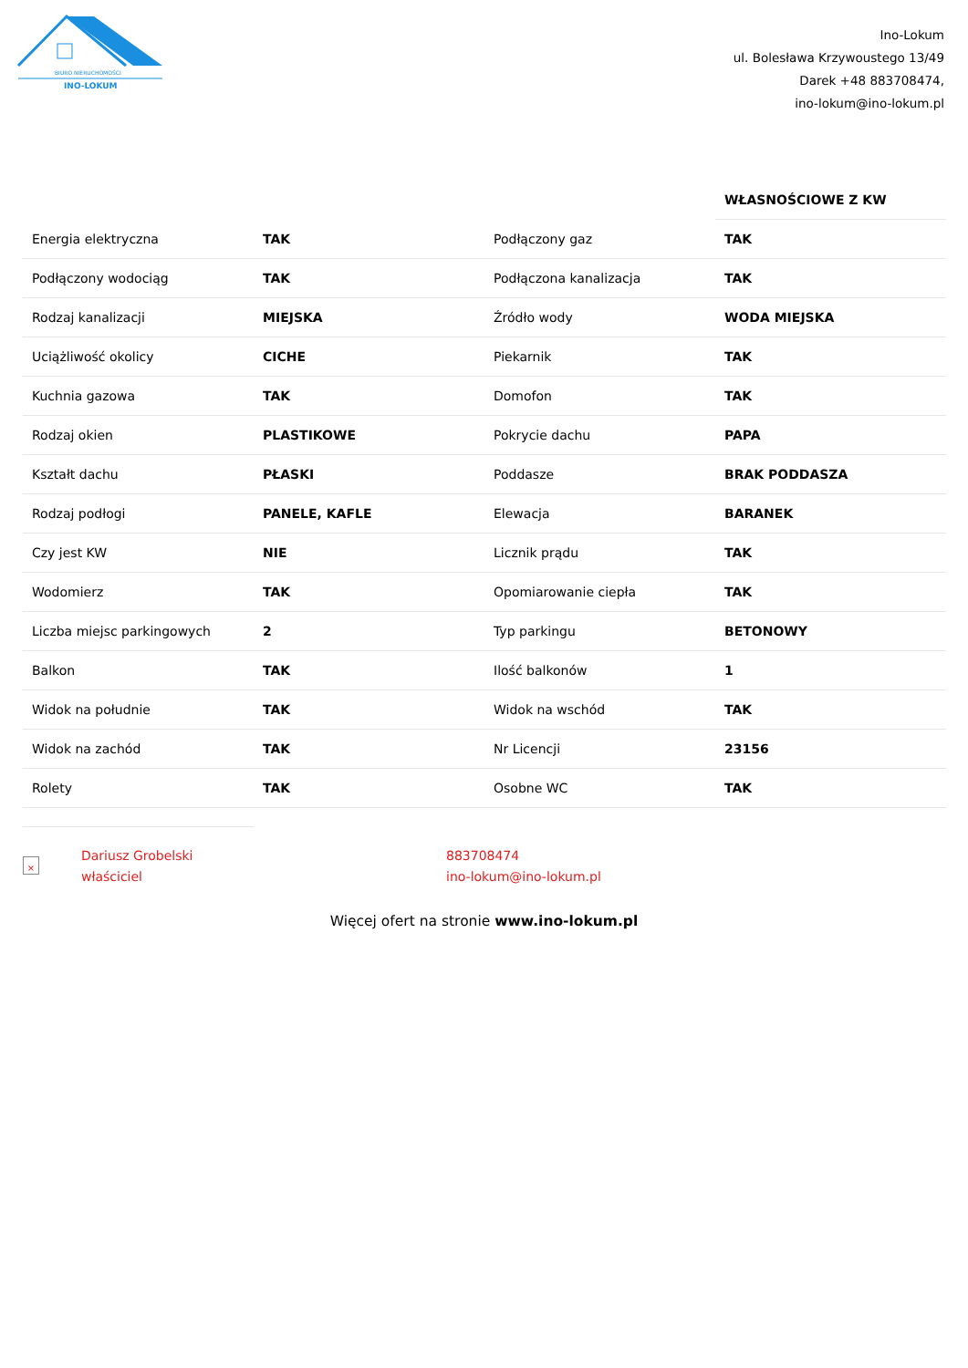BIURO NIERUCHOMOŚCI
INO-LOKUM
Ino-Lokum
ul. Bolesława Krzywoustego 13/49
Darek +48 883708474,
ino-lokum@ino-lokum.pl
| | | | WŁASNOŚCIOWE Z KW |
| Energia elektryczna | TAK | Podłączony gaz | TAK |
| Podłączony wodociąg | TAK | Podłączona kanalizacja | TAK |
| Rodzaj kanalizacji | MIEJSKA | Źródło wody | WODA MIEJSKA |
| Uciążliwość okolicy | CICHE | Piekarnik | TAK |
| Kuchnia gazowa | TAK | Domofon | TAK |
| Rodzaj okien | PLASTIKOWE | Pokrycie dachu | PAPA |
| Kształt dachu | PŁASKI | Poddasze | BRAK PODDASZA |
| Rodzaj podłogi | PANELE, KAFLE | Elewacja | BARANEK |
| Czy jest KW | NIE | Licznik prądu | TAK |
| Wodomierz | TAK | Opomiarowanie ciepła | TAK |
| Liczba miejsc parkingowych | 2 | Typ parkingu | BETONOWY |
| Balkon | TAK | Ilość balkonów | 1 |
| Widok na południe | TAK | Widok na wschód | TAK |
| Widok na zachód | TAK | Nr Licencji | 23156 |
| Rolety | TAK | Osobne WC | TAK |
×
Dariusz Grobelski
właściciel
883708474
ino-lokum@ino-lokum.pl
Więcej ofert na stronie www.ino-lokum.pl